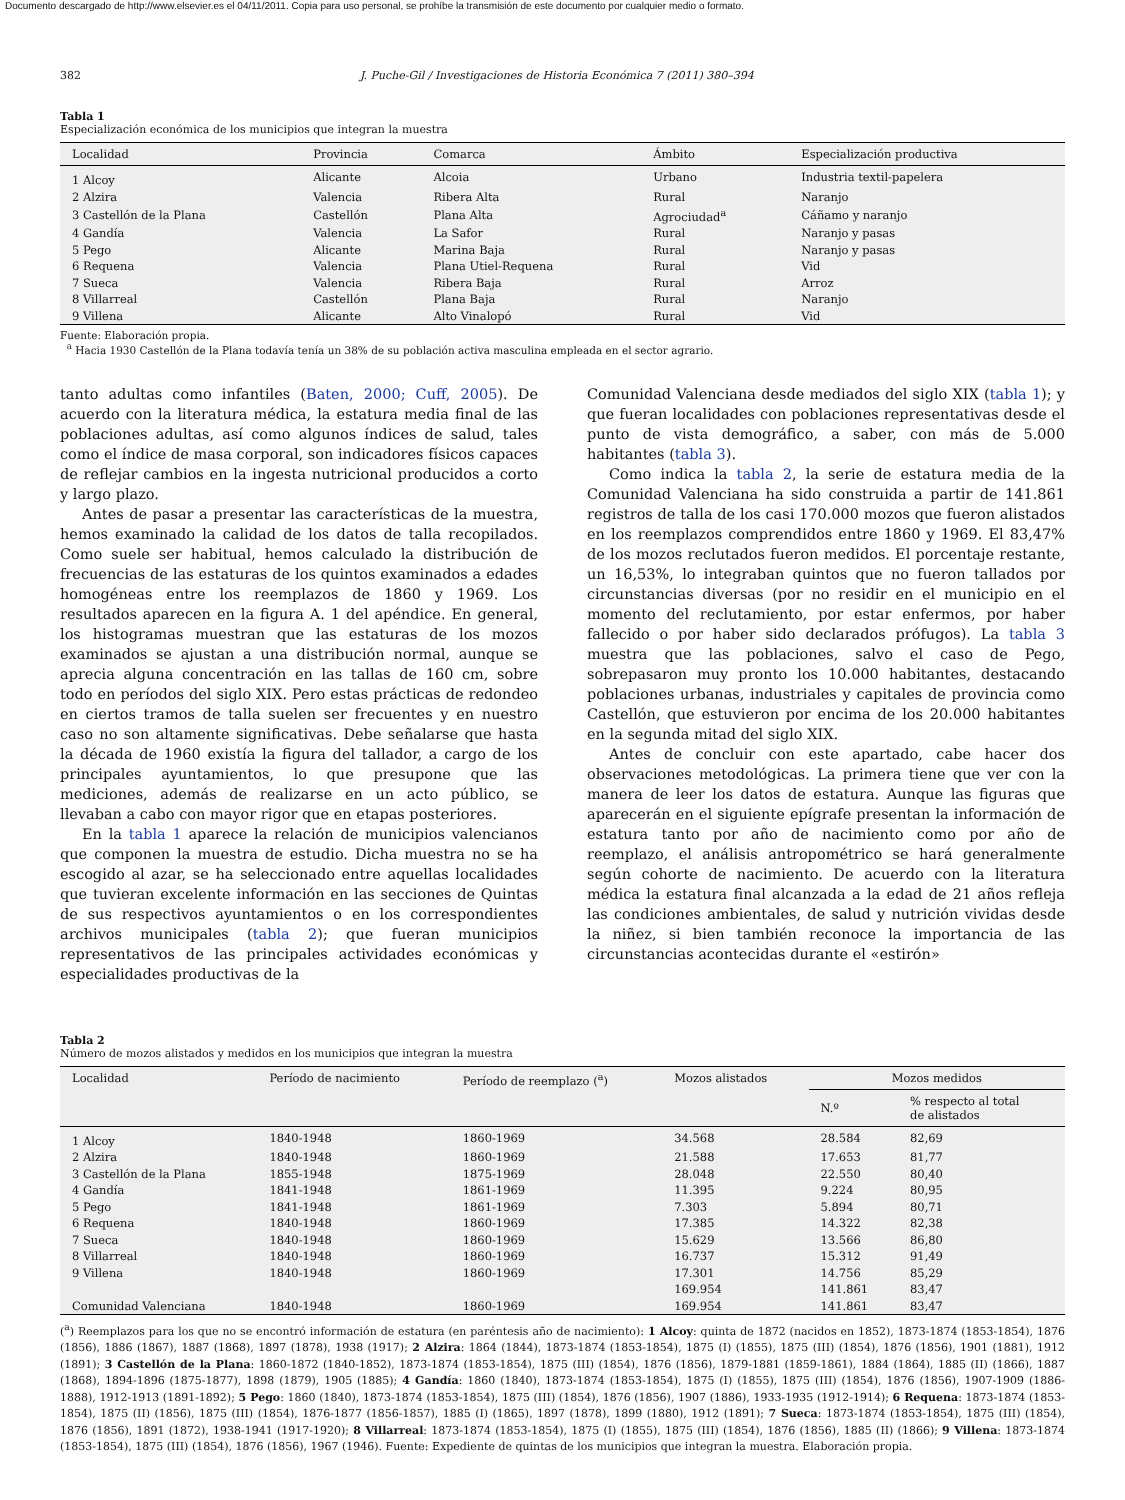Documento descargado de http://www.elsevier.es el 04/11/2011. Copia para uso personal, se prohíbe la transmisión de este documento por cualquier medio o formato.
382 J. Puche-Gil / Investigaciones de Historia Económica 7 (2011) 380–394
Tabla 1
Especialización económica de los municipios que integran la muestra
| Localidad | Provincia | Comarca | Ámbito | Especialización productiva |
| --- | --- | --- | --- | --- |
| 1 Alcoy | Alicante | Alcoia | Urbano | Industria textil-papelera |
| 2 Alzira | Valencia | Ribera Alta | Rural | Naranjo |
| 3 Castellón de la Plana | Castellón | Plana Alta | Agrociudad<sup>a</sup> | Cáñamo y naranjo |
| 4 Gandía | Valencia | La Safor | Rural | Naranjo y pasas |
| 5 Pego | Alicante | Marina Baja | Rural | Naranjo y pasas |
| 6 Requena | Valencia | Plana Utiel-Requena | Rural | Vid |
| 7 Sueca | Valencia | Ribera Baja | Rural | Arroz |
| 8 Villarreal | Castellón | Plana Baja | Rural | Naranjo |
| 9 Villena | Alicante | Alto Vinalopó | Rural | Vid |
Fuente: Elaboración propia.
<sup>a</sup> Hacia 1930 Castellón de la Plana todavía tenía un 38% de su población activa masculina empleada en el sector agrario.
tanto adultas como infantiles (Baten, 2000; Cuff, 2005). De acuerdo con la literatura médica, la estatura media final de las poblaciones adultas, así como algunos índices de salud, tales como el índice de masa corporal, son indicadores físicos capaces de reflejar cambios en la ingesta nutricional producidos a corto y largo plazo.
Antes de pasar a presentar las características de la muestra, hemos examinado la calidad de los datos de talla recopilados. Como suele ser habitual, hemos calculado la distribución de frecuencias de las estaturas de los quintos examinados a edades homogéneas entre los reemplazos de 1860 y 1969. Los resultados aparecen en la figura A. 1 del apéndice. En general, los histogramas muestran que las estaturas de los mozos examinados se ajustan a una distribución normal, aunque se aprecia alguna concentración en las tallas de 160 cm, sobre todo en períodos del siglo XIX. Pero estas prácticas de redondeo en ciertos tramos de talla suelen ser frecuentes y en nuestro caso no son altamente significativas. Debe señalarse que hasta la década de 1960 existía la figura del tallador, a cargo de los principales ayuntamientos, lo que presupone que las mediciones, además de realizarse en un acto público, se llevaban a cabo con mayor rigor que en etapas posteriores.
En la tabla 1 aparece la relación de municipios valencianos que componen la muestra de estudio. Dicha muestra no se ha escogido al azar, se ha seleccionado entre aquellas localidades que tuvieran excelente información en las secciones de Quintas de sus respectivos ayuntamientos o en los correspondientes archivos municipales (tabla 2); que fueran municipios representativos de las principales actividades económicas y especialidades productivas de la
Comunidad Valenciana desde mediados del siglo XIX (tabla 1); y que fueran localidades con poblaciones representativas desde el punto de vista demográfico, a saber, con más de 5.000 habitantes (tabla 3).
Como indica la tabla 2, la serie de estatura media de la Comunidad Valenciana ha sido construida a partir de 141.861 registros de talla de los casi 170.000 mozos que fueron alistados en los reemplazos comprendidos entre 1860 y 1969. El 83,47% de los mozos reclutados fueron medidos. El porcentaje restante, un 16,53%, lo integraban quintos que no fueron tallados por circunstancias diversas (por no residir en el municipio en el momento del reclutamiento, por estar enfermos, por haber fallecido o por haber sido declarados prófugos). La tabla 3 muestra que las poblaciones, salvo el caso de Pego, sobrepasaron muy pronto los 10.000 habitantes, destacando poblaciones urbanas, industriales y capitales de provincia como Castellón, que estuvieron por encima de los 20.000 habitantes en la segunda mitad del siglo XIX.
Antes de concluir con este apartado, cabe hacer dos observaciones metodológicas. La primera tiene que ver con la manera de leer los datos de estatura. Aunque las figuras que aparecerán en el siguiente epígrafe presentan la información de estatura tanto por año de nacimiento como por año de reemplazo, el análisis antropométrico se hará generalmente según cohorte de nacimiento. De acuerdo con la literatura médica la estatura final alcanzada a la edad de 21 años refleja las condiciones ambientales, de salud y nutrición vividas desde la niñez, si bien también reconoce la importancia de las circunstancias acontecidas durante el «estirón»
Tabla 2
Número de mozos alistados y medidos en los municipios que integran la muestra
| Localidad | Período de nacimiento | Período de reemplazo (<sup>a</sup>) | Mozos alistados | Mozos medidos | |
| --- | --- | --- | --- | --- | --- |
| | | | | N.º | % respecto al total de alistados |
| 1 Alcoy | 1840-1948 | 1860-1969 | 34.568 | 28.584 | 82,69 |
| 2 Alzira | 1840-1948 | 1860-1969 | 21.588 | 17.653 | 81,77 |
| 3 Castellón de la Plana | 1855-1948 | 1875-1969 | 28.048 | 22.550 | 80,40 |
| 4 Gandía | 1841-1948 | 1861-1969 | 11.395 | 9.224 | 80,95 |
| 5 Pego | 1841-1948 | 1861-1969 | 7.303 | 5.894 | 80,71 |
| 6 Requena | 1840-1948 | 1860-1969 | 17.385 | 14.322 | 82,38 |
| 7 Sueca | 1840-1948 | 1860-1969 | 15.629 | 13.566 | 86,80 |
| 8 Villarreal | 1840-1948 | 1860-1969 | 16.737 | 15.312 | 91,49 |
| 9 Villena | 1840-1948 | 1860-1969 | 17.301 | 14.756 | 85,29 |
| | | | 169.954 | 141.861 | 83,47 |
| Comunidad Valenciana | 1840-1948 | 1860-1969 | 169.954 | 141.861 | 83,47 |
(<sup>a</sup>) Reemplazos para los que no se encontró información de estatura (en paréntesis año de nacimiento): 1 Alcoy: quinta de 1872 (nacidos en 1852), 1873-1874 (1853-1854), 1876 (1856), 1886 (1867), 1887 (1868), 1897 (1878), 1938 (1917); 2 Alzira: 1864 (1844), 1873-1874 (1853-1854), 1875 (I) (1855), 1875 (III) (1854), 1876 (1856), 1901 (1881), 1912 (1891); 3 Castellón de la Plana: 1860-1872 (1840-1852), 1873-1874 (1853-1854), 1875 (III) (1854), 1876 (1856), 1879-1881 (1859-1861), 1884 (1864), 1885 (II) (1866), 1887 (1868), 1894-1896 (1875-1877), 1898 (1879), 1905 (1885); 4 Gandía: 1860 (1840), 1873-1874 (1853-1854), 1875 (I) (1855), 1875 (III) (1854), 1876 (1856), 1907-1909 (1886-1888), 1912-1913 (1891-1892); 5 Pego: 1860 (1840), 1873-1874 (1853-1854), 1875 (III) (1854), 1876 (1856), 1907 (1886), 1933-1935 (1912-1914); 6 Requena: 1873-1874 (1853-1854), 1875 (II) (1856), 1875 (III) (1854), 1876-1877 (1856-1857), 1885 (I) (1865), 1897 (1878), 1899 (1880), 1912 (1891); 7 Sueca: 1873-1874 (1853-1854), 1875 (III) (1854), 1876 (1856), 1891 (1872), 1938-1941 (1917-1920); 8 Villarreal: 1873-1874 (1853-1854), 1875 (I) (1855), 1875 (III) (1854), 1876 (1856), 1885 (II) (1866); 9 Villena: 1873-1874 (1853-1854), 1875 (III) (1854), 1876 (1856), 1967 (1946). Fuente: Expediente de quintas de los municipios que integran la muestra. Elaboración propia.